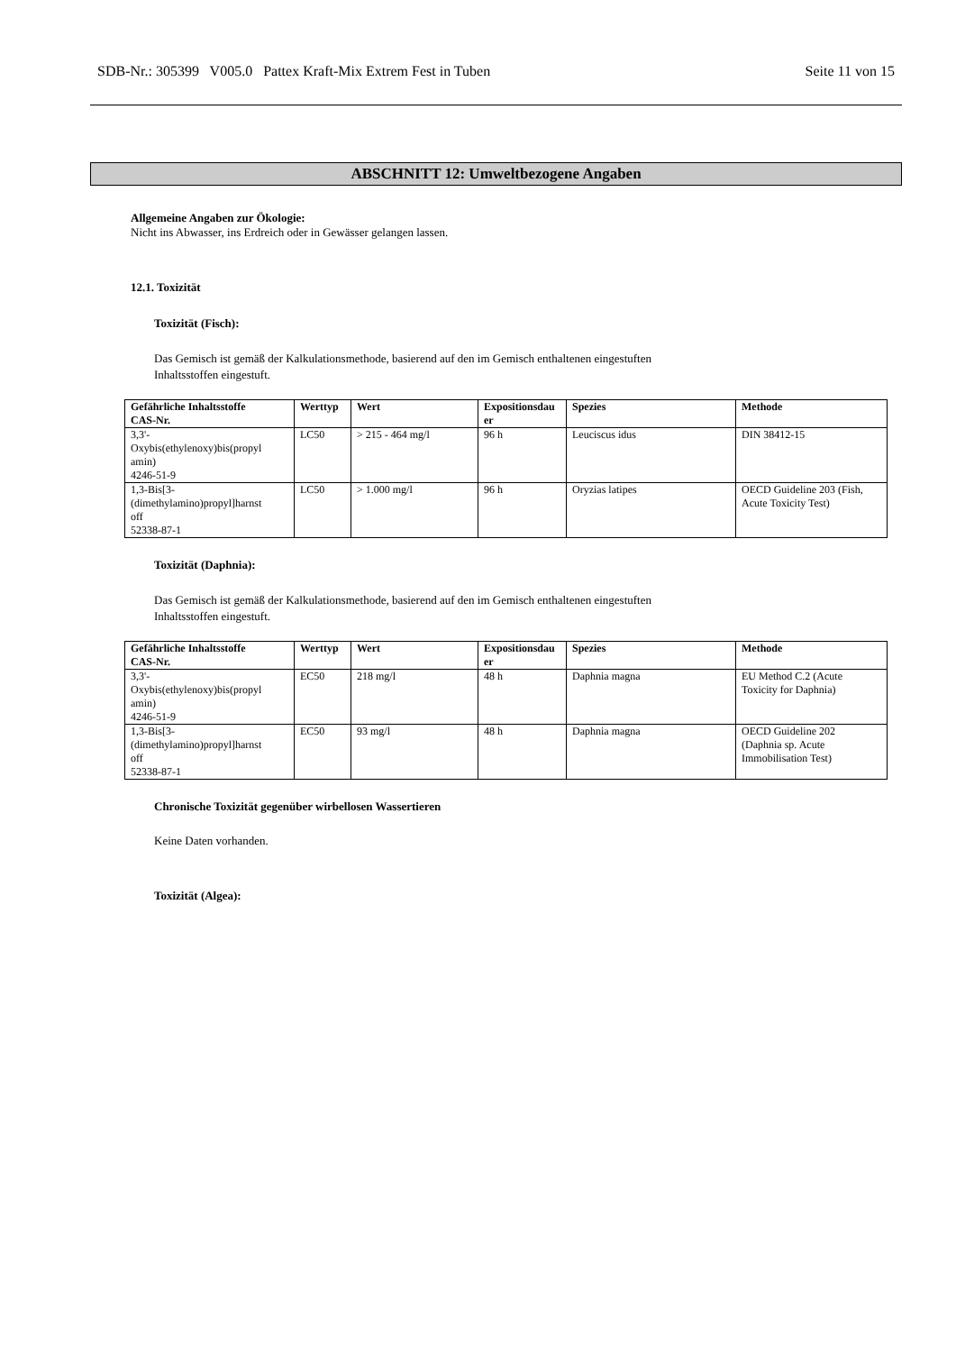SDB-Nr.: 305399 V005.0 Pattex Kraft-Mix Extrem Fest in Tuben Seite 11 von 15
ABSCHNITT 12: Umweltbezogene Angaben
Allgemeine Angaben zur Ökologie:
Nicht ins Abwasser, ins Erdreich oder in Gewässer gelangen lassen.
12.1. Toxizität
Toxizität (Fisch):
Das Gemisch ist gemäß der Kalkulationsmethode, basierend auf den im Gemisch enthaltenen eingestuften
Inhaltsstoffen eingestuft.
| Gefährliche Inhaltsstoffe CAS-Nr. | Werttyp | Wert | Expositionsdau er | Spezies | Methode |
| --- | --- | --- | --- | --- | --- |
| 3,3'- Oxybis(ethylenoxy)bis(propyl amin) 4246-51-9 | LC50 | > 215 - 464 mg/l | 96 h | Leuciscus idus | DIN 38412-15 |
| 1,3-Bis[3- (dimethylamino)propyl]harnst off 52338-87-1 | LC50 | > 1.000 mg/l | 96 h | Oryzias latipes | OECD Guideline 203 (Fish, Acute Toxicity Test) |
Toxizität (Daphnia):
Das Gemisch ist gemäß der Kalkulationsmethode, basierend auf den im Gemisch enthaltenen eingestuften
Inhaltsstoffen eingestuft.
| Gefährliche Inhaltsstoffe CAS-Nr. | Werttyp | Wert | Expositionsdau er | Spezies | Methode |
| --- | --- | --- | --- | --- | --- |
| 3,3'- Oxybis(ethylenoxy)bis(propyl amin) 4246-51-9 | EC50 | 218 mg/l | 48 h | Daphnia magna | EU Method C.2 (Acute Toxicity for Daphnia) |
| 1,3-Bis[3- (dimethylamino)propyl]harnst off 52338-87-1 | EC50 | 93 mg/l | 48 h | Daphnia magna | OECD Guideline 202 (Daphnia sp. Acute Immobilisation Test) |
Chronische Toxizität gegenüber wirbellosen Wassertieren
Keine Daten vorhanden.
Toxizität (Algea):